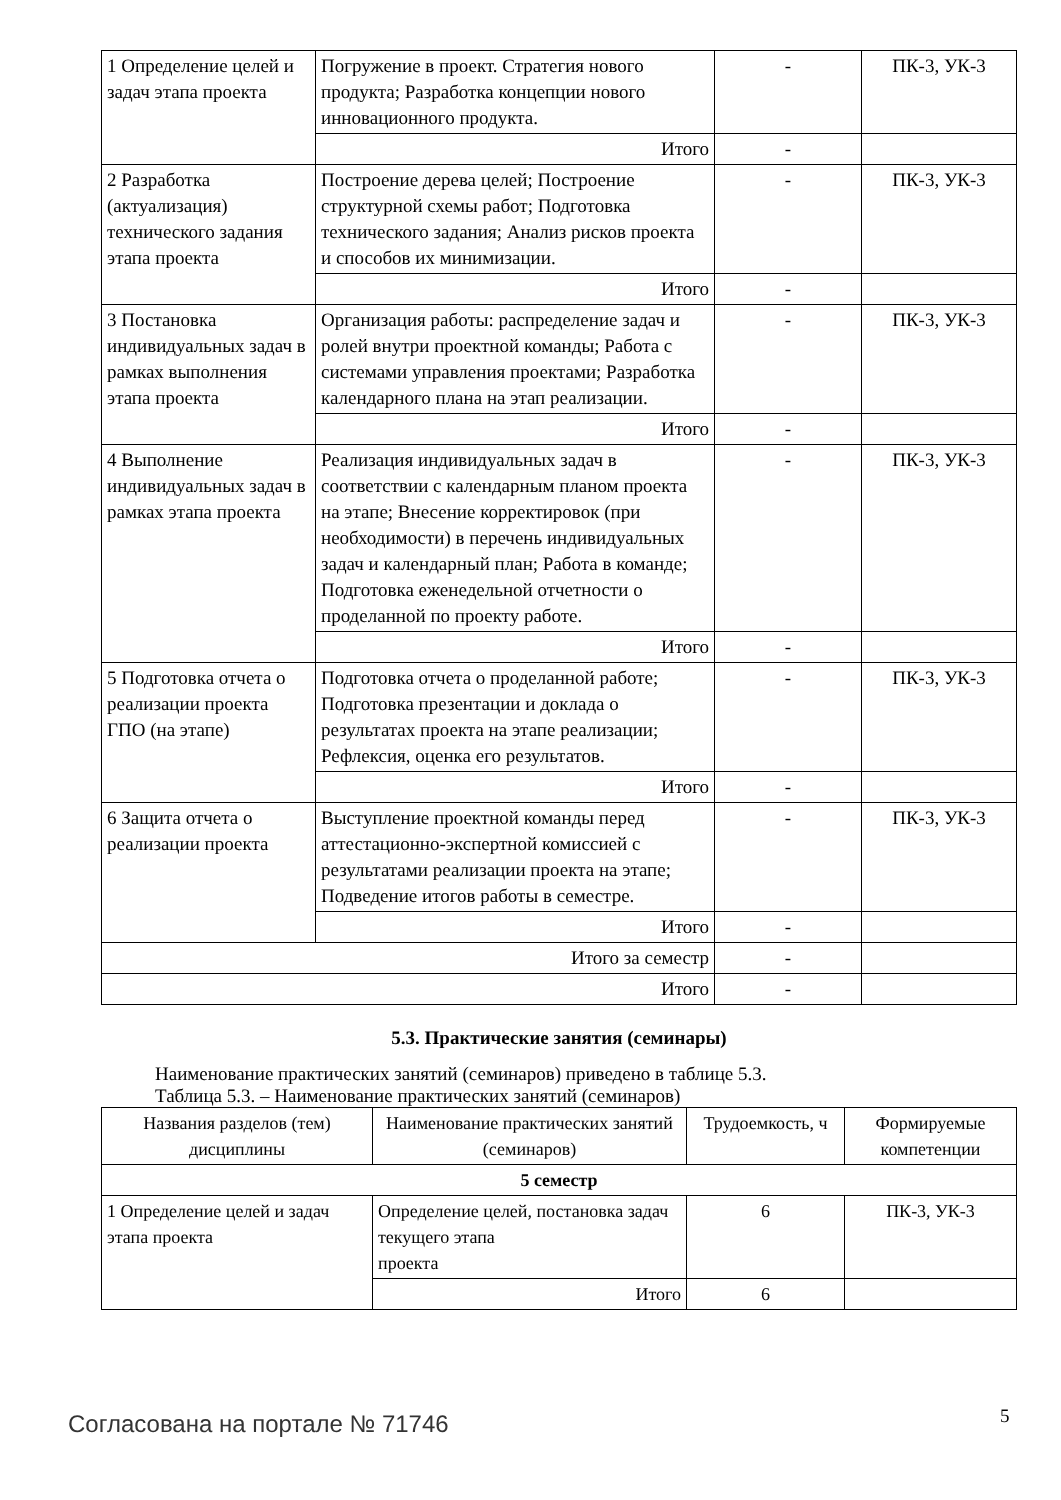| 1 Определение целей и задач этапа проекта | Погружение в проект. Стратегия нового продукта; Разработка концепции нового инновационного продукта. | - | ПК-3, УК-3 |
| | Итого | - | |
| 2 Разработка (актуализация) технического задания этапа проекта | Построение дерева целей; Построение структурной схемы работ; Подготовка технического задания; Анализ рисков проекта и способов их минимизации. | - | ПК-3, УК-3 |
| | Итого | - | |
| 3 Постановка индивидуальных задач в рамках выполнения этапа проекта | Организация работы: распределение задач и ролей внутри проектной команды; Работа с системами управления проектами; Разработка календарного плана на этап реализации. | - | ПК-3, УК-3 |
| | Итого | - | |
| 4 Выполнение индивидуальных задач в рамках этапа проекта | Реализация индивидуальных задач в соответствии с календарным планом проекта на этапе; Внесение корректировок (при необходимости) в перечень индивидуальных задач и календарный план; Работа в команде; Подготовка еженедельной отчетности о проделанной по проекту работе. | - | ПК-3, УК-3 |
| | Итого | - | |
| 5 Подготовка отчета о реализации проекта ГПО (на этапе) | Подготовка отчета о проделанной работе; Подготовка презентации и доклада о результатах проекта на этапе реализации; Рефлексия, оценка его результатов. | - | ПК-3, УК-3 |
| | Итого | - | |
| 6 Защита отчета о реализации проекта | Выступление проектной команды перед аттестационно-экспертной комиссией с результатами реализации проекта на этапе; Подведение итогов работы в семестре. | - | ПК-3, УК-3 |
| | Итого | - | |
| Итого за семестр | | - | |
| Итого | | - | |
5.3. Практические занятия (семинары)
Наименование практических занятий (семинаров) приведено в таблице 5.3.
Таблица 5.3. – Наименование практических занятий (семинаров)
| Названия разделов (тем) дисциплины | Наименование практических занятий (семинаров) | Трудоемкость, ч | Формируемые компетенции |
| --- | --- | --- | --- |
| 5 семестр | | | |
| 1 Определение целей и задач этапа проекта | Определение целей, постановка задач текущего этапа проекта | 6 | ПК-3, УК-3 |
| | Итого | 6 | |
Согласована на портале № 71746 5